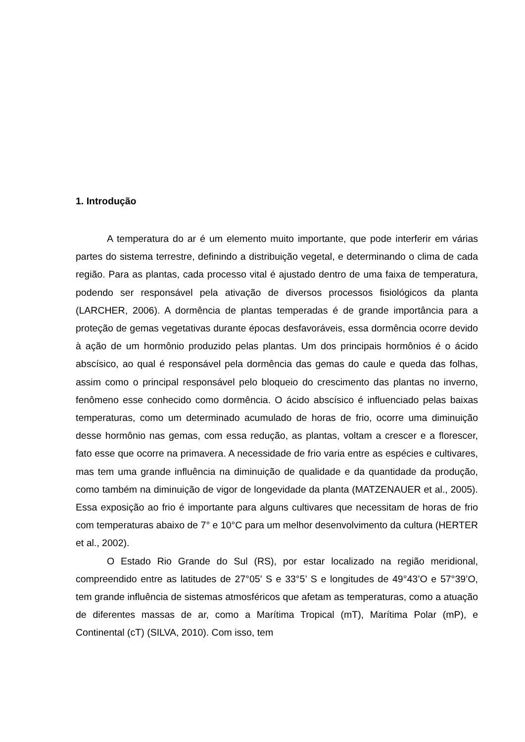1. Introdução
A temperatura do ar é um elemento muito importante, que pode interferir em várias partes do sistema terrestre, definindo a distribuição vegetal, e determinando o clima de cada região. Para as plantas, cada processo vital é ajustado dentro de uma faixa de temperatura, podendo ser responsável pela ativação de diversos processos fisiológicos da planta (LARCHER, 2006). A dormência de plantas temperadas é de grande importância para a proteção de gemas vegetativas durante épocas desfavoráveis, essa dormência ocorre devido à ação de um hormônio produzido pelas plantas. Um dos principais hormônios é o ácido abscísico, ao qual é responsável pela dormência das gemas do caule e queda das folhas, assim como o principal responsável pelo bloqueio do crescimento das plantas no inverno, fenômeno esse conhecido como dormência. O ácido abscísico é influenciado pelas baixas temperaturas, como um determinado acumulado de horas de frio, ocorre uma diminuição desse hormônio nas gemas, com essa redução, as plantas, voltam a crescer e a florescer, fato esse que ocorre na primavera. A necessidade de frio varia entre as espécies e cultivares, mas tem uma grande influência na diminuição de qualidade e da quantidade da produção, como também na diminuição de vigor de longevidade da planta (MATZENAUER et al., 2005). Essa exposição ao frio é importante para alguns cultivares que necessitam de horas de frio com temperaturas abaixo de 7° e 10°C para um melhor desenvolvimento da cultura (HERTER et al., 2002).
O Estado Rio Grande do Sul (RS), por estar localizado na região meridional, compreendido entre as latitudes de 27°05’ S e 33°5’ S e longitudes de 49°43’O e 57°39’O, tem grande influência de sistemas atmosféricos que afetam as temperaturas, como a atuação de diferentes massas de ar, como a Marítima Tropical (mT), Marítima Polar (mP), e Continental (cT) (SILVA, 2010). Com isso, tem